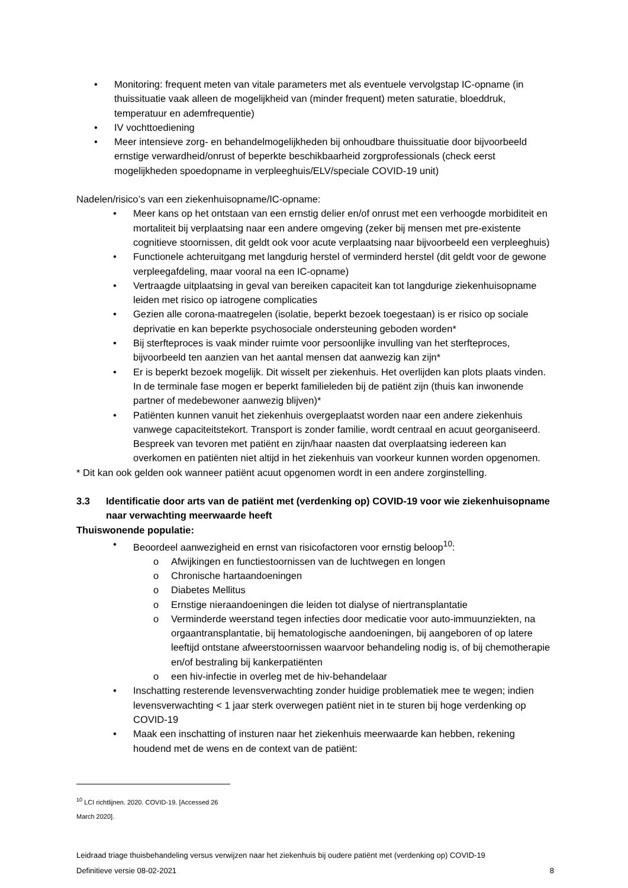• Monitoring: frequent meten van vitale parameters met als eventuele vervolgstap IC-opname (in thuissituatie vaak alleen de mogelijkheid van (minder frequent) meten saturatie, bloeddruk, temperatuur en ademfrequentie)
• IV vochttoediening
• Meer intensieve zorg- en behandelmogelijkheden bij onhoudbare thuissituatie door bijvoorbeeld ernstige verwardheid/onrust of beperkte beschikbaarheid zorgprofessionals (check eerst mogelijkheden spoedopname in verpleeghuis/ELV/speciale COVID-19 unit)
Nadelen/risico’s van een ziekenhuisopname/IC-opname:
• Meer kans op het ontstaan van een ernstig delier en/of onrust met een verhoogde morbiditeit en mortaliteit bij verplaatsing naar een andere omgeving (zeker bij mensen met pre-existente cognitieve stoornissen, dit geldt ook voor acute verplaatsing naar bijvoorbeeld een verpleeghuis)
• Functionele achteruitgang met langdurig herstel of verminderd herstel (dit geldt voor de gewone verpleegafdeling, maar vooral na een IC-opname)
• Vertraagde uitplaatsing in geval van bereiken capaciteit kan tot langdurige ziekenhuisopname leiden met risico op iatrogene complicaties
• Gezien alle corona-maatregelen (isolatie, beperkt bezoek toegestaan) is er risico op sociale deprivatie en kan beperkte psychosociale ondersteuning geboden worden*
• Bij sterfteproces is vaak minder ruimte voor persoonlijke invulling van het sterfteproces, bijvoorbeeld ten aanzien van het aantal mensen dat aanwezig kan zijn*
• Er is beperkt bezoek mogelijk. Dit wisselt per ziekenhuis. Het overlijden kan plots plaats vinden. In de terminale fase mogen er beperkt familieleden bij de patiënt zijn (thuis kan inwonende partner of medebewoner aanwezig blijven)*
• Patiënten kunnen vanuit het ziekenhuis overgeplaatst worden naar een andere ziekenhuis vanwege capaciteitstekort. Transport is zonder familie, wordt centraal en acuut georganiseerd. Bespreek van tevoren met patiënt en zijn/haar naasten dat overplaatsing iedereen kan overkomen en patiënten niet altijd in het ziekenhuis van voorkeur kunnen worden opgenomen.
* Dit kan ook gelden ook wanneer patiënt acuut opgenomen wordt in een andere zorginstelling.
3.3 Identificatie door arts van de patiënt met (verdenking op) COVID-19 voor wie ziekenhuisopname naar verwachting meerwaarde heeft
Thuiswonende populatie:
• Beoordeel aanwezigheid en ernst van risicofactoren voor ernstig beloop<sup>10</sup>:
o Afwijkingen en functiestoornissen van de luchtwegen en longen
o Chronische hartaandoeningen
o Diabetes Mellitus
o Ernstige nieraandoeningen die leiden tot dialyse of niertransplantatie
o Verminderde weerstand tegen infecties door medicatie voor auto-immuunziekten, na orgaantransplantatie, bij hematologische aandoeningen, bij aangeboren of op latere leeftijd ontstane afweerstoornissen waarvoor behandeling nodig is, of bij chemotherapie en/of bestraling bij kankerpatiënten
o een hiv-infectie in overleg met de hiv-behandelaar
• Inschatting resterende levensverwachting zonder huidige problematiek mee te wegen; indien levensverwachting < 1 jaar sterk overwegen patiënt niet in te sturen bij hoge verdenking op COVID-19
• Maak een inschatting of insturen naar het ziekenhuis meerwaarde kan hebben, rekening houdend met de wens en de context van de patiënt:
<sup>10</sup> LCI richtlijnen. 2020. COVID-19. [Accessed 26 March 2020].
Leidraad triage thuisbehandeling versus verwijzen naar het ziekenhuis bij oudere patiënt met (verdenking op) COVID-19
Definitieve versie 08-02-2021 8